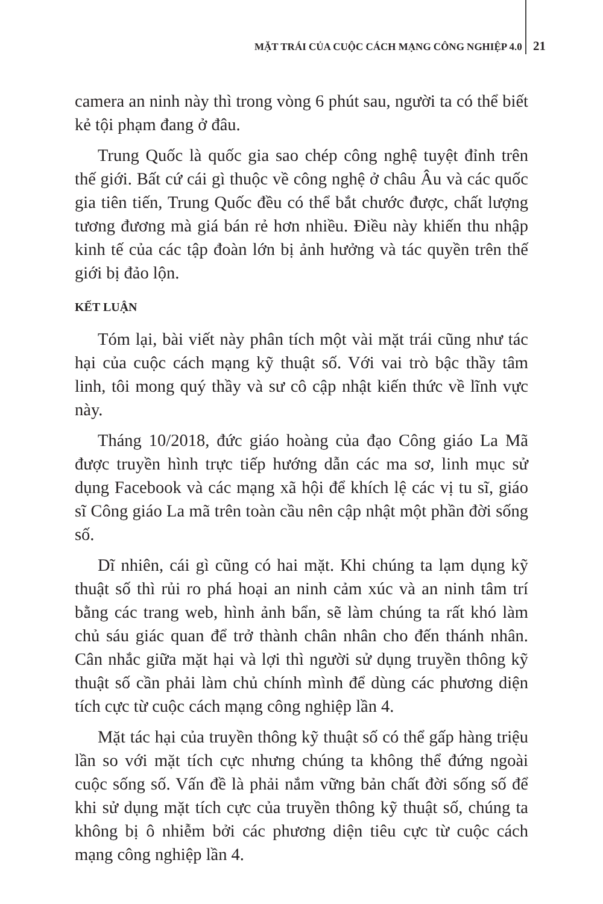MẶT TRÁI CỦA CUỘC CÁCH MẠNG CÔNG NGHIỆP 4.0 21
camera an ninh này thì trong vòng 6 phút sau, người ta có thể biết kẻ tội phạm đang ở đâu.
Trung Quốc là quốc gia sao chép công nghệ tuyệt đỉnh trên thế giới. Bất cứ cái gì thuộc về công nghệ ở châu Âu và các quốc gia tiên tiến, Trung Quốc đều có thể bắt chước được, chất lượng tương đương mà giá bán rẻ hơn nhiều. Điều này khiến thu nhập kinh tế của các tập đoàn lớn bị ảnh hưởng và tác quyền trên thế giới bị đảo lộn.
KẾT LUẬN
Tóm lại, bài viết này phân tích một vài mặt trái cũng như tác hại của cuộc cách mạng kỹ thuật số. Với vai trò bậc thầy tâm linh, tôi mong quý thầy và sư cô cập nhật kiến thức về lĩnh vực này.
Tháng 10/2018, đức giáo hoàng của đạo Công giáo La Mã được truyền hình trực tiếp hướng dẫn các ma sơ, linh mục sử dụng Facebook và các mạng xã hội để khích lệ các vị tu sĩ, giáo sĩ Công giáo La mã trên toàn cầu nên cập nhật một phần đời sống số.
Dĩ nhiên, cái gì cũng có hai mặt. Khi chúng ta lạm dụng kỹ thuật số thì rủi ro phá hoại an ninh cảm xúc và an ninh tâm trí bằng các trang web, hình ảnh bẩn, sẽ làm chúng ta rất khó làm chủ sáu giác quan để trở thành chân nhân cho đến thánh nhân. Cân nhắc giữa mặt hại và lợi thì người sử dụng truyền thông kỹ thuật số cần phải làm chủ chính mình để dùng các phương diện tích cực từ cuộc cách mạng công nghiệp lần 4.
Mặt tác hại của truyền thông kỹ thuật số có thể gấp hàng triệu lần so với mặt tích cực nhưng chúng ta không thể đứng ngoài cuộc sống số. Vấn đề là phải nắm vững bản chất đời sống số để khi sử dụng mặt tích cực của truyền thông kỹ thuật số, chúng ta không bị ô nhiễm bởi các phương diện tiêu cực từ cuộc cách mạng công nghiệp lần 4.